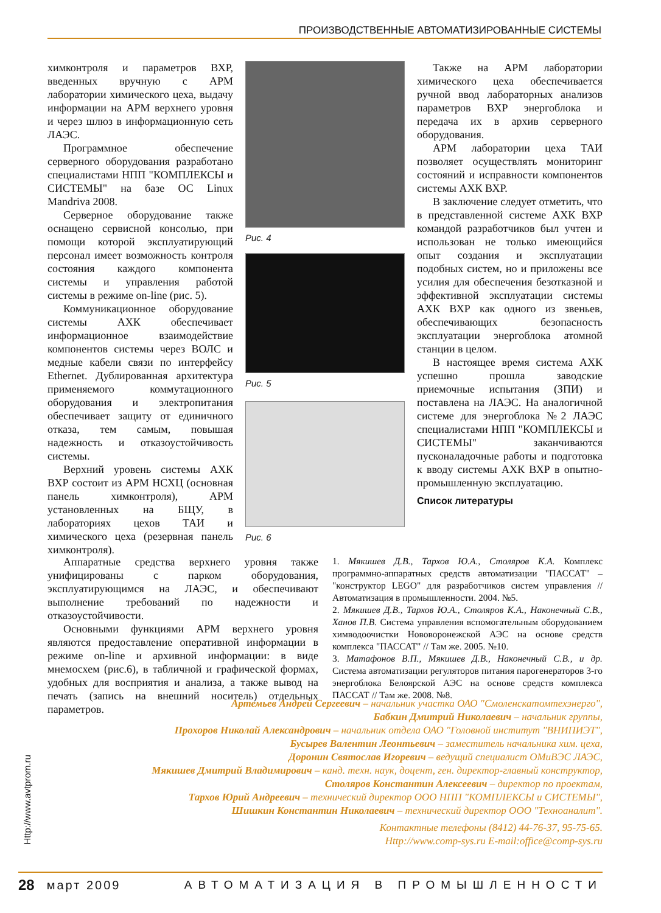ПРОИЗВОДСТВЕННЫЕ АВТОМАТИЗИРОВАННЫЕ СИСТЕМЫ
химконтроля и параметров ВХР, введенных вручную с АРМ лаборатории химического цеха, выдачу информации на АРМ верхнего уровня и через шлюз в информационную сеть ЛАЭС.
Программное обеспечение серверного оборудования разработано специалистами НПП "КОМПЛЕКСЫ и СИСТЕМЫ" на базе ОС Linux Mandriva 2008.
Серверное оборудование также оснащено сервисной консолью, при помощи которой эксплуатирующий персонал имеет возможность контроля состояния каждого компонента системы и управления работой системы в режиме on-line (рис. 5).
Коммуникационное оборудование системы АХК обеспечивает информационное взаимодействие компонентов системы через ВОЛС и медные кабели связи по интерфейсу Ethernet. Дублированная архитектура применяемого коммутационного оборудования и электропитания обеспечивает защиту от единичного отказа, тем самым, повышая надежность и отказоустойчивость системы.
Верхний уровень системы АХК ВХР состоит из АРМ НСХЦ (основная панель химконтроля), АРМ установленных на БЩУ, в лабораториях цехов ТАИ и химического цеха (резервная панель химконтроля).
Рис. 4
Рис. 5
Рис. 6
Также на АРМ лаборатории химического цеха обеспечивается ручной ввод лабораторных анализов параметров ВХР энергоблока и передача их в архив серверного оборудования.
АРМ лаборатории цеха ТАИ позволяет осуществлять мониторинг состояний и исправности компонентов системы АХК ВХР.
В заключение следует отметить, что в представленной системе АХК ВХР командой разработчиков был учтен и использован не только имеющийся опыт создания и эксплуатации подобных систем, но и приложены все усилия для обеспечения безотказной и эффективной эксплуатации системы АХК ВХР как одного из звеньев, обеспечивающих безопасность эксплуатации энергоблока атомной станции в целом.
В настоящее время система АХК успешно прошла заводские приемочные испытания (ЗПИ) и поставлена на ЛАЭС. На аналогичной системе для энергоблока №2 ЛАЭС специалистами НПП "КОМПЛЕКСЫ и СИСТЕМЫ" заканчиваются пусконаладочные работы и подготовка к вводу системы АХК ВХР в опытно-промышленную эксплуатацию.
Список литературы
Аппаратные средства верхнего уровня также унифицированы с парком оборудования, эксплуатирующимся на ЛАЭС, и обеспечивают выполнение требований по надежности и отказоустойчивости.
Основными функциями АРМ верхнего уровня являются предоставление оперативной информации в режиме on-line и архивной информации: в виде мнемосхем (рис.6), в табличной и графической формах, удобных для восприятия и анализа, а также вывод на печать (запись на внешний носитель) отдельных параметров.
1. Мякишев Д.В., Тархов Ю.А., Столяров К.А. Комплекс программно-аппаратных средств автоматизации "ПАССАТ" – "конструктор LEGO" для разработчиков систем управления // Автоматизация в промышленности. 2004. №5.
2. Мякишев Д.В., Тархов Ю.А., Столяров К.А., Наконечный С.В., Ханов П.В. Система управления вспомогательным оборудованием химводоочистки Нововоронежской АЭС на основе средств комплекса "ПАССАТ" // Там же. 2005. №10.
3. Матафонов В.П., Мякишев Д.В., Наконечный С.В., и др. Система автоматизации регуляторов питания парогенераторов 3-го энергоблока Белоярской АЭС на основе средств комплекса ПАССАТ // Там же. 2008. №8.
Артемьев Андрей Сергеевич – начальник участка ОАО "Смоленскатомтехэнерго",
Бабкин Дмитрий Николаевич – начальник группы,
Прохоров Николай Александрович – начальник отдела ОАО "Головной институт "ВНИПИЭТ",
Бусырев Валентин Леонтьевич – заместитель начальника хим. цеха,
Доронин Святослав Игоревич – ведущий специалист ОМиВЭС ЛАЭС,
Мякишев Дмитрий Владимирович – канд. техн. наук, доцент, ген. директор-главный конструктор,
Столяров Константин Алексеевич – директор по проектам,
Тархов Юрий Андреевич – технический директор ООО НПП "КОМПЛЕКСЫ и СИСТЕМЫ",
Шишкин Константин Николаевич – технический директор ООО "Техноаналит".
Контактные телефоны (8412) 44-76-37, 95-75-65.
Http://www.comp-sys.ru E-mail:office@comp-sys.ru
Http://www.avtprom.ru
28 март 2009 АВТОМАТИЗАЦИЯ В ПРОМЫШЛЕННОСТИ